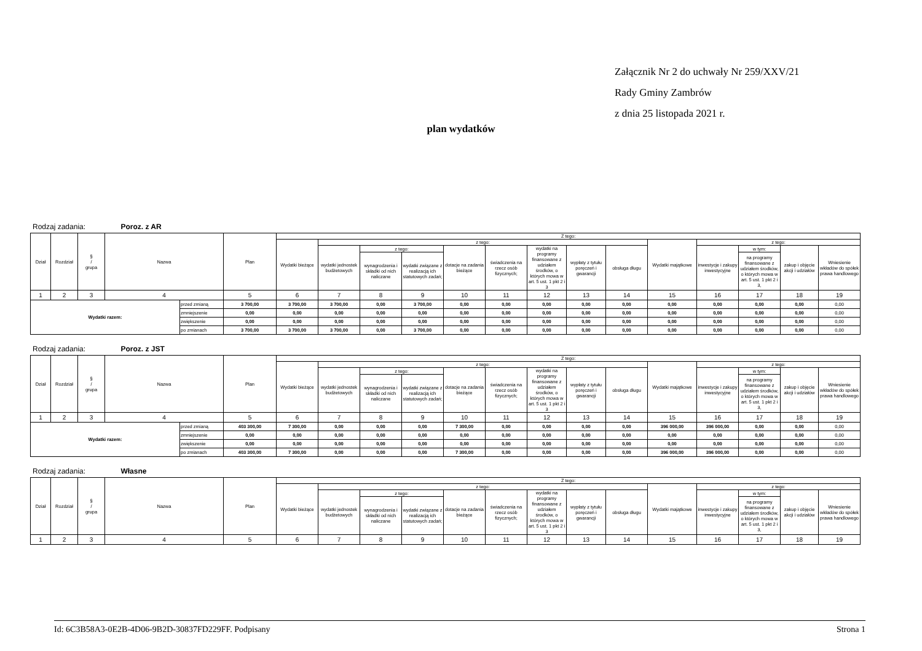Załącznik Nr 2 do uchwały Nr 259/XXV/21
Rady Gminy Zambrów
z dnia 25 listopada 2021 r.
plan wydatków
Rodzaj zadania: Poroz. z AR
| Dział | Rozdział | § / grupa | Nazwa | | Plan | Z tego: | | | | | | | | | | | | | |
| --- | --- | --- | --- | --- | --- | --- | --- | --- | --- | --- | --- | --- | --- | --- | --- | --- | --- | --- | --- |
| | | | | | | Wydatki bieżące | z tego: | | | | | | | | Wydatki majątkowe | z tego: | | | |
| | | | | | | | wydatki jednostek budżetowych | z tego: | | dotacje na zadania bieżące | świadczenia na rzecz osób fizycznych; | wydatki na programy finansowane z udziałem środków, o których mowa w art. 5 ust. 1 pkt 2 i 3 | wypłaty z tytułu poręczeń i gwarancji | obsługa długu | | inwestycje i zakupy inwestycyjne | w tym: | zakup i objęcie akcji i udziałów | Wniesienie wkładów do spółek prawa handlowego |
| | | | | | | | | wynagrodzenia i składki od nich naliczane | wydatki związane z realizacją ich statutowych zadań; | | | | | | | | na programy finansowane z udziałem środków, o których mowa w art. 5 ust. 1 pkt 2 i 3, | | |
| 1 | 2 | 3 | 4 | | 5 | 6 | 7 | 8 | 9 | 10 | 11 | 12 | 13 | 14 | 15 | 16 | 17 | 18 | 19 |
| Wydatki razem: | | | | przed zmianą | 3 700,00 | 3 700,00 | 3 700,00 | 0,00 | 3 700,00 | 0,00 | 0,00 | 0,00 | 0,00 | 0,00 | 0,00 | 0,00 | 0,00 | 0,00 | 0,00 |
| | | | | zmniejszenie | 0,00 | 0,00 | 0,00 | 0,00 | 0,00 | 0,00 | 0,00 | 0,00 | 0,00 | 0,00 | 0,00 | 0,00 | 0,00 | 0,00 | 0,00 |
| | | | | zwiększenie | 0,00 | 0,00 | 0,00 | 0,00 | 0,00 | 0,00 | 0,00 | 0,00 | 0,00 | 0,00 | 0,00 | 0,00 | 0,00 | 0,00 | 0,00 |
| | | | | po zmianach | 3 700,00 | 3 700,00 | 3 700,00 | 0,00 | 3 700,00 | 0,00 | 0,00 | 0,00 | 0,00 | 0,00 | 0,00 | 0,00 | 0,00 | 0,00 | 0,00 |
Rodzaj zadania: Poroz. z JST
| Dział | Rozdział | § / grupa | Nazwa | | Plan | Z tego: | | | | | | | | | | | | | |
| --- | --- | --- | --- | --- | --- | --- | --- | --- | --- | --- | --- | --- | --- | --- | --- | --- | --- | --- | --- |
| | | | | | | Wydatki bieżące | z tego: | | | | | | | | Wydatki majątkowe | z tego: | | | |
| | | | | | | | wydatki jednostek budżetowych | z tego: | | dotacje na zadania bieżące | świadczenia na rzecz osób fizycznych; | wydatki na programy finansowane z udziałem środków, o których mowa w art. 5 ust. 1 pkt 2 i 3 | wypłaty z tytułu poręczeń i gwarancji | obsługa długu | | inwestycje i zakupy inwestycyjne | w tym: | zakup i objęcie akcji i udziałów | Wniesienie wkładów do spółek prawa handlowego |
| | | | | | | | | wynagrodzenia i składki od nich naliczane | wydatki związane z realizacją ich statutowych zadań; | | | | | | | | na programy finansowane z udziałem środków, o których mowa w art. 5 ust. 1 pkt 2 i 3, | | |
| 1 | 2 | 3 | 4 | | 5 | 6 | 7 | 8 | 9 | 10 | 11 | 12 | 13 | 14 | 15 | 16 | 17 | 18 | 19 |
| Wydatki razem: | | | | przed zmianą | 403 300,00 | 7 300,00 | 0,00 | 0,00 | 0,00 | 7 300,00 | 0,00 | 0,00 | 0,00 | 0,00 | 396 000,00 | 396 000,00 | 0,00 | 0,00 | 0,00 |
| | | | | zmniejszenie | 0,00 | 0,00 | 0,00 | 0,00 | 0,00 | 0,00 | 0,00 | 0,00 | 0,00 | 0,00 | 0,00 | 0,00 | 0,00 | 0,00 | 0,00 |
| | | | | zwiększenie | 0,00 | 0,00 | 0,00 | 0,00 | 0,00 | 0,00 | 0,00 | 0,00 | 0,00 | 0,00 | 0,00 | 0,00 | 0,00 | 0,00 | 0,00 |
| | | | | po zmianach | 403 300,00 | 7 300,00 | 0,00 | 0,00 | 0,00 | 7 300,00 | 0,00 | 0,00 | 0,00 | 0,00 | 396 000,00 | 396 000,00 | 0,00 | 0,00 | 0,00 |
Rodzaj zadania: Własne
| Dział | Rozdział | § / grupa | Nazwa | Plan | Z tego: | | | | | | | | | | | | | |
| --- | --- | --- | --- | --- | --- | --- | --- | --- | --- | --- | --- | --- | --- | --- | --- | --- | --- | --- |
| | | | | | Wydatki bieżące | z tego: | | | | | | | | Wydatki majątkowe | z tego: | | | |
| | | | | | | wydatki jednostek budżetowych | z tego: | | dotacje na zadania bieżące | świadczenia na rzecz osób fizycznych; | wydatki na programy finansowane z udziałem środków, o których mowa w art. 5 ust. 1 pkt 2 i 3 | wypłaty z tytułu poręczeń i gwarancji | obsługa długu | | inwestycje i zakupy inwestycyjne | w tym: | zakup i objęcie akcji i udziałów | Wniesienie wkładów do spółek prawa handlowego |
| | | | | | | | wynagrodzenia i składki od nich naliczane | wydatki związane z realizacją ich statutowych zadań; | | | | | | | | na programy finansowane z udziałem środków, o których mowa w art. 5 ust. 1 pkt 2 i 3, | | |
| 1 | 2 | 3 | 4 | 5 | 6 | 7 | 8 | 9 | 10 | 11 | 12 | 13 | 14 | 15 | 16 | 17 | 18 | 19 |
Id: 6C3B58A3-0E2B-4D06-9B2D-30837FD229FF. Podpisany Strona 1